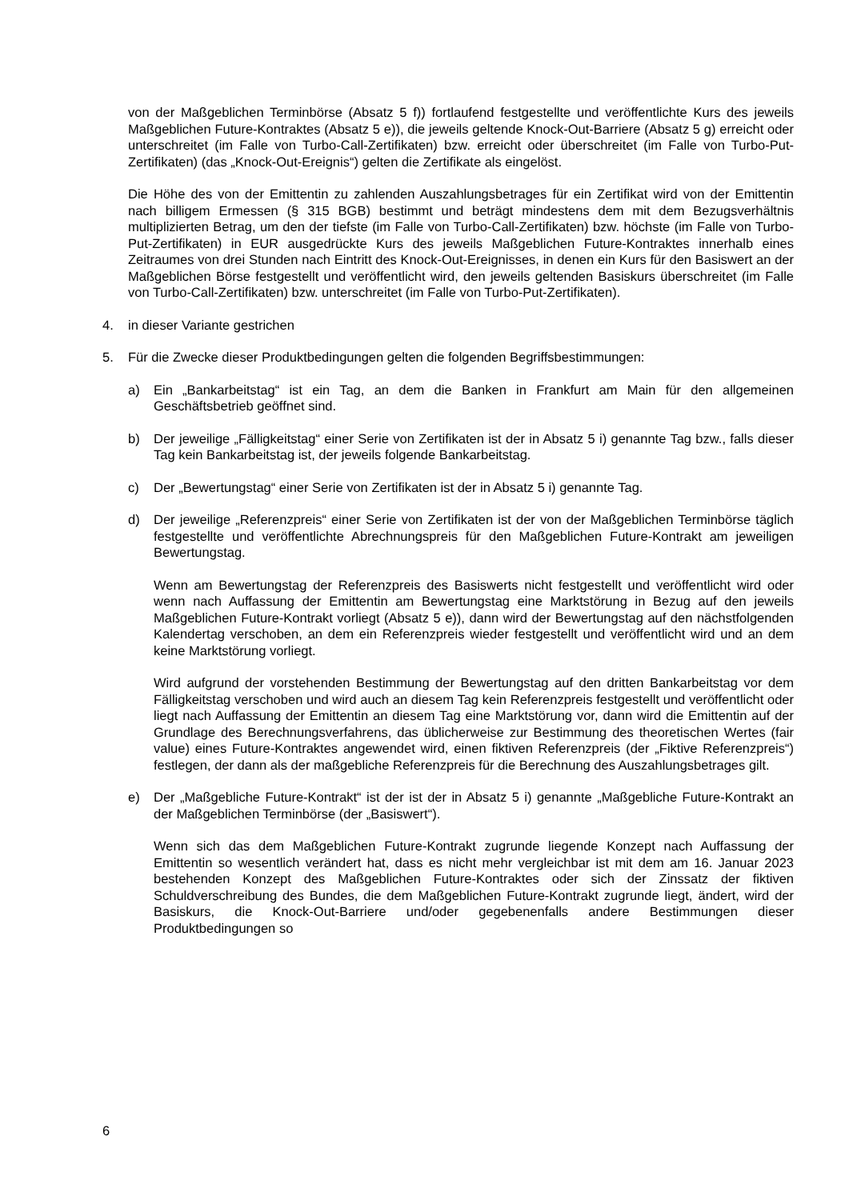von der Maßgeblichen Terminbörse (Absatz 5 f)) fortlaufend festgestellte und veröffentlichte Kurs des jeweils Maßgeblichen Future-Kontraktes (Absatz 5 e)), die jeweils geltende Knock-Out-Barriere (Absatz 5 g) erreicht oder unterschreitet (im Falle von Turbo-Call-Zertifikaten) bzw. erreicht oder überschreitet (im Falle von Turbo-Put-Zertifikaten) (das „Knock-Out-Ereignis“) gelten die Zertifikate als eingelöst.
Die Höhe des von der Emittentin zu zahlenden Auszahlungsbetrages für ein Zertifikat wird von der Emittentin nach billigem Ermessen (§ 315 BGB) bestimmt und beträgt mindestens dem mit dem Bezugsverhältnis multiplizierten Betrag, um den der tiefste (im Falle von Turbo-Call-Zertifikaten) bzw. höchste (im Falle von Turbo-Put-Zertifikaten) in EUR ausgedrückte Kurs des jeweils Maßgeblichen Future-Kontraktes innerhalb eines Zeitraumes von drei Stunden nach Eintritt des Knock-Out-Ereignisses, in denen ein Kurs für den Basiswert an der Maßgeblichen Börse festgestellt und veröffentlicht wird, den jeweils geltenden Basiskurs überschreitet (im Falle von Turbo-Call-Zertifikaten) bzw. unterschreitet (im Falle von Turbo-Put-Zertifikaten).
4. in dieser Variante gestrichen
5. Für die Zwecke dieser Produktbedingungen gelten die folgenden Begriffsbestimmungen:
a) Ein „Bankarbeitstag“ ist ein Tag, an dem die Banken in Frankfurt am Main für den allgemeinen Geschäftsbetrieb geöffnet sind.
b) Der jeweilige „Fälligkeitstag“ einer Serie von Zertifikaten ist der in Absatz 5 i) genannte Tag bzw., falls dieser Tag kein Bankarbeitstag ist, der jeweils folgende Bankarbeitstag.
c) Der „Bewertungstag“ einer Serie von Zertifikaten ist der in Absatz 5 i) genannte Tag.
d) Der jeweilige „Referenzpreis“ einer Serie von Zertifikaten ist der von der Maßgeblichen Terminbörse täglich festgestellte und veröffentlichte Abrechnungspreis für den Maßgeblichen Future-Kontrakt am jeweiligen Bewertungstag.
Wenn am Bewertungstag der Referenzpreis des Basiswerts nicht festgestellt und veröffentlicht wird oder wenn nach Auffassung der Emittentin am Bewertungstag eine Marktstörung in Bezug auf den jeweils Maßgeblichen Future-Kontrakt vorliegt (Absatz 5 e)), dann wird der Bewertungstag auf den nächstfolgenden Kalendertag verschoben, an dem ein Referenzpreis wieder festgestellt und veröffentlicht wird und an dem keine Marktstörung vorliegt.
Wird aufgrund der vorstehenden Bestimmung der Bewertungstag auf den dritten Bankarbeitstag vor dem Fälligkeitstag verschoben und wird auch an diesem Tag kein Referenzpreis festgestellt und veröffentlicht oder liegt nach Auffassung der Emittentin an diesem Tag eine Marktstörung vor, dann wird die Emittentin auf der Grundlage des Berechnungsverfahrens, das üblicherweise zur Bestimmung des theoretischen Wertes (fair value) eines Future-Kontraktes angewendet wird, einen fiktiven Referenzpreis (der „Fiktive Referenzpreis“) festlegen, der dann als der maßgebliche Referenzpreis für die Berechnung des Auszahlungsbetrages gilt.
e) Der „Maßgebliche Future-Kontrakt“ ist der ist der in Absatz 5 i) genannte „Maßgebliche Future-Kontrakt an der Maßgeblichen Terminbörse (der „Basiswert“).
Wenn sich das dem Maßgeblichen Future-Kontrakt zugrunde liegende Konzept nach Auffassung der Emittentin so wesentlich verändert hat, dass es nicht mehr vergleichbar ist mit dem am 16. Januar 2023 bestehenden Konzept des Maßgeblichen Future-Kontraktes oder sich der Zinssatz der fiktiven Schuldverschreibung des Bundes, die dem Maßgeblichen Future-Kontrakt zugrunde liegt, ändert, wird der Basiskurs, die Knock-Out-Barriere und/oder gegebenenfalls andere Bestimmungen dieser Produktbedingungen so
6